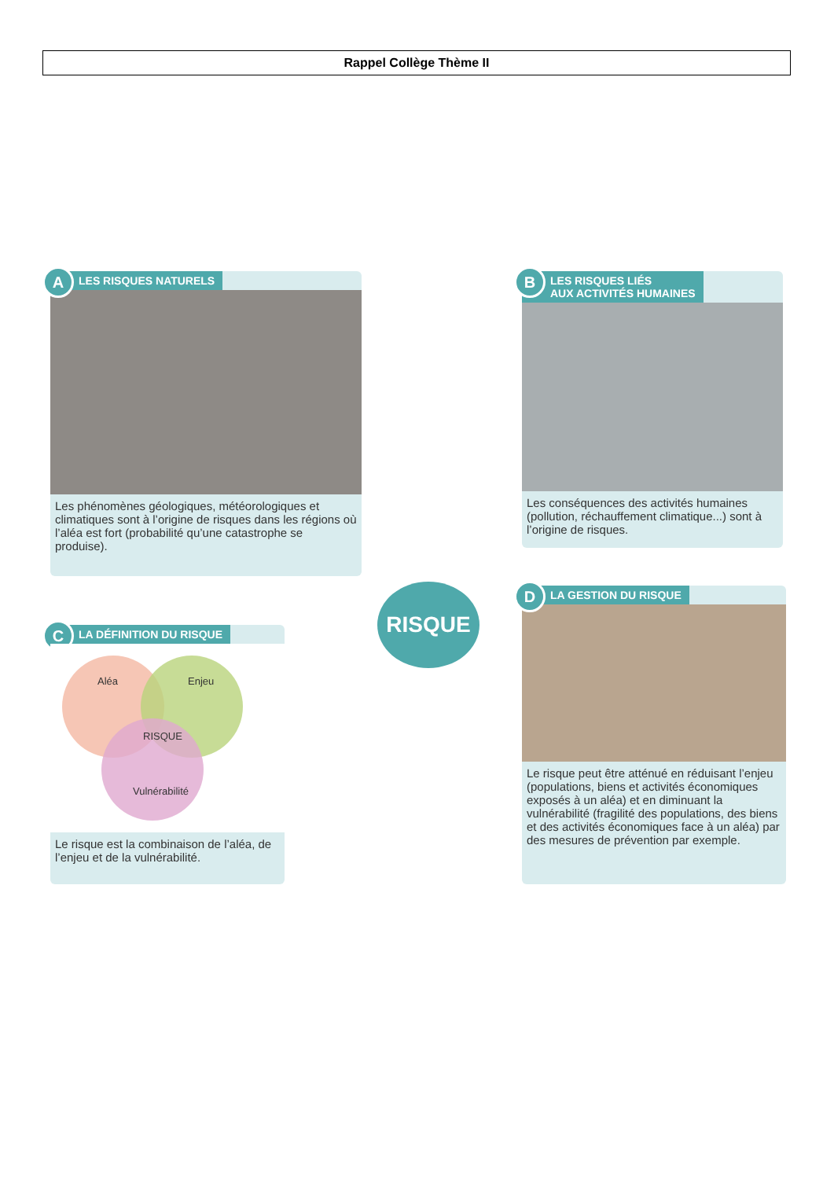Rappel Collège Thème II
A LES RISQUES NATURELS
Les phénomènes géologiques, météorologiques et climatiques sont à l’origine de risques dans les régions où l’aléa est fort (probabilité qu’une catastrophe se produise).
B LES RISQUES LIÉS
AUX ACTIVITÉS HUMAINES
Les conséquences des activités humaines (pollution, réchauffement climatique...) sont à l’origine de risques.
RISQUE
C LA DÉFINITION DU RISQUE
Aléa Enjeu
RISQUE
Vulnérabilité
Le risque est la combinaison de l’aléa, de l’enjeu et de la vulnérabilité.
D LA GESTION DU RISQUE
Le risque peut être atténué en réduisant l’enjeu (populations, biens et activités économiques exposés à un aléa) et en diminuant la vulnérabilité (fragilité des populations, des biens et des activités économiques face à un aléa) par des mesures de prévention par exemple.